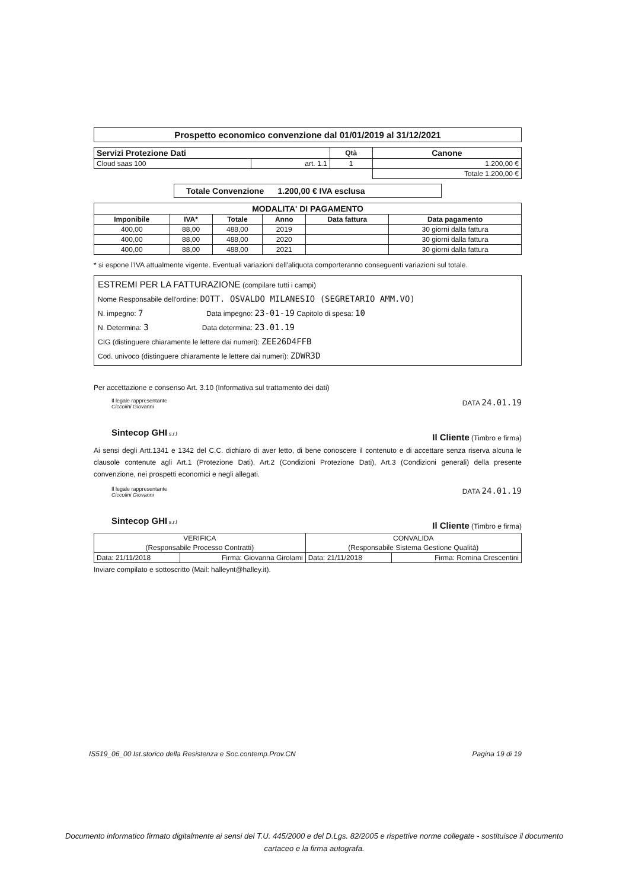Prospetto economico convenzione dal 01/01/2019 al 31/12/2021
| Servizi Protezione Dati | | Qtà | Canone |
| --- | --- | --- | --- |
| Cloud saas 100 | art. 1.1 | 1 | 1.200,00 € |
| | | | Totale 1.200,00 € |
Totale Convenzione 1.200,00 € IVA esclusa
| MODALITA' DI PAGAMENTO | | | | | |
| --- | --- | --- | --- | --- | --- |
| Imponibile | IVA* | Totale | Anno | Data fattura | Data pagamento |
| 400,00 | 88,00 | 488,00 | 2019 | | 30 giorni dalla fattura |
| 400,00 | 88,00 | 488,00 | 2020 | | 30 giorni dalla fattura |
| 400,00 | 88,00 | 488,00 | 2021 | | 30 giorni dalla fattura |
* si espone l'IVA attualmente vigente. Eventuali variazioni dell'aliquota comporteranno conseguenti variazioni sul totale.
ESTREMI PER LA FATTURAZIONE (compilare tutti i campi)
Nome Responsabile dell'ordine: DOTT. OSVALDO MILANESIO (SEGRETARIO AMM.VO)
N. impegno: 7 Data impegno: 23-01-19 Capitolo di spesa: 10
N. Determina: 3 Data determina: 23.01.19
CIG (distinguere chiaramente le lettere dai numeri): ZEE26D4FFB
Cod. univoco (distinguere chiaramente le lettere dai numeri): ZDWR3D
Per accettazione e consenso Art. 3.10 (Informativa sul trattamento dei dati)
Il legale rappresentante
Ciccolini Giovanni
Sintecop GHI s.r.l
DATA 24.01.19
Il Cliente (Timbro e firma)
Ai sensi degli Artt.1341 e 1342 del C.C. dichiaro di aver letto, di bene conoscere il contenuto e di accettare senza riserva alcuna le clausole contenute agli Art.1 (Protezione Dati), Art.2 (Condizioni Protezione Dati), Art.3 (Condizioni generali) della presente convenzione, nei prospetti economici e negli allegati.
Il legale rappresentante
Ciccolini Giovanni
Sintecop GHI s.r.l
DATA 24.01.19
Il Cliente (Timbro e firma)
| VERIFICA | | CONVALIDA | |
| (Responsabile Processo Contratti) | | (Responsabile Sistema Gestione Qualità) | |
| Data: 21/11/2018 | Firma: Giovanna Girolami | Data: 21/11/2018 | Firma: Romina Crescentini |
Inviare compilato e sottoscritto (Mail: halleynt@halley.it).
IS519_06_00 Ist.storico della Resistenza e Soc.contemp.Prov.CN Pagina 19 di 19
Documento informatico firmato digitalmente ai sensi del T.U. 445/2000 e del D.Lgs. 82/2005 e rispettive norme collegate - sostituisce il documento cartaceo e la firma autografa.